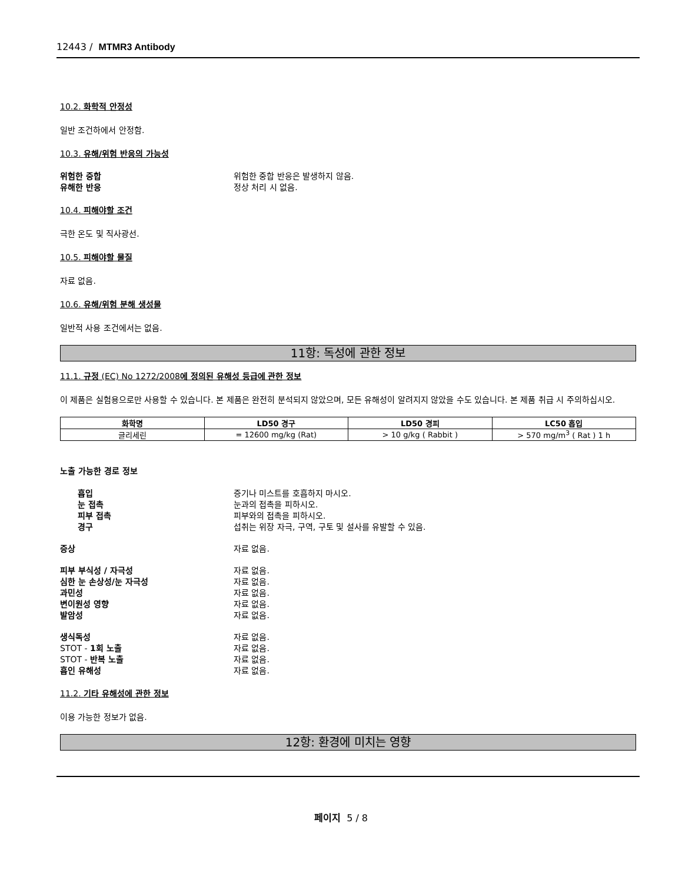12443 / MTMR3 Antibody
10.2. 화학적 안정성
일반 조건하에서 안정함.
10.3. 유해/위험 반응의 가능성
위험한 중합 위험한 중합 반응은 발생하지 않음.
유해한 반응 정상 처리 시 없음.
10.4. 피해야할 조건
극한 온도 및 직사광선.
10.5. 피해야할 물질
자료 없음.
10.6. 유해/위험 분해 생성물
일반적 사용 조건에서는 없음.
11항: 독성에 관한 정보
11.1. 규정 (EC) No 1272/2008에 정의된 유해성 등급에 관한 정보
이 제품은 실험용으로만 사용할 수 있습니다. 본 제품은 완전히 분석되지 않았으며, 모든 유해성이 알려지지 않았을 수도 있습니다. 본 제품 취급 시 주의하십시오.
| 화학명 | LD50 경구 | LD50 경피 | LC50 흡입 |
| --- | --- | --- | --- |
| 글리세린 | = 12600 mg/kg (Rat) | > 10 g/kg ( Rabbit ) | > 570 mg/m<sup>3</sup> ( Rat ) 1 h |
노출 가능한 경로 정보
흡입 증기나 미스트를 호흡하지 마시오.
눈 접촉 눈과의 접촉을 피하시오.
피부 접촉 피부와의 접촉을 피하시오.
경구 섭취는 위장 자극, 구역, 구토 및 설사를 유발할 수 있음.
증상 자료 없음.
피부 부식성 / 자극성 자료 없음.
심한 눈 손상성/눈 자극성 자료 없음.
과민성 자료 없음.
변이원성 영향 자료 없음.
발암성 자료 없음.
생식독성 자료 없음.
STOT - 1회 노출 자료 없음.
STOT - 반복 노출 자료 없음.
흡인 유해성 자료 없음.
11.2. 기타 유해성에 관한 정보
이용 가능한 정보가 없음.
12항: 환경에 미치는 영향
페이지 5 / 8